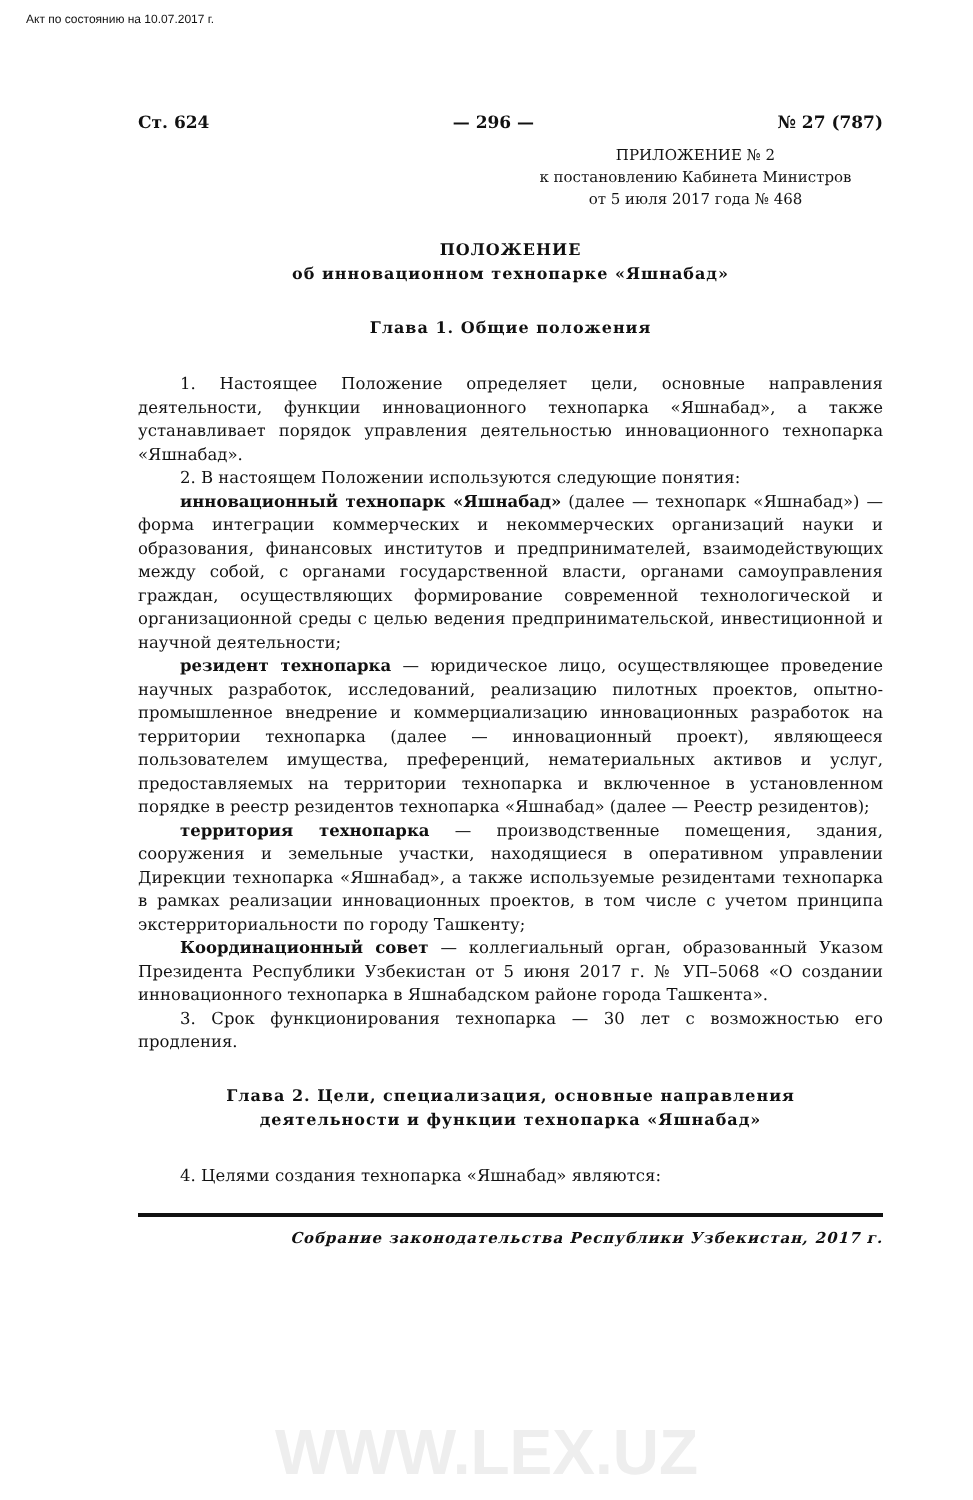Акт по состоянию на 10.07.2017 г.
Ст. 624 — 296 — № 27 (787)
ПРИЛОЖЕНИЕ № 2
к постановлению Кабинета Министров
от 5 июля 2017 года № 468
ПОЛОЖЕНИЕ
об инновационном технопарке «Яшнабад»
Глава 1. Общие положения
1. Настоящее Положение определяет цели, основные направления деятельности, функции инновационного технопарка «Яшнабад», а также устанавливает порядок управления деятельностью инновационного технопарка «Яшнабад».
2. В настоящем Положении используются следующие понятия:
инновационный технопарк «Яшнабад» (далее — технопарк «Яшнабад») — форма интеграции коммерческих и некоммерческих организаций науки и образования, финансовых институтов и предпринимателей, взаимодействующих между собой, с органами государственной власти, органами самоуправления граждан, осуществляющих формирование современной технологической и организационной среды с целью ведения предпринимательской, инвестиционной и научной деятельности;
резидент технопарка — юридическое лицо, осуществляющее проведение научных разработок, исследований, реализацию пилотных проектов, опытно-промышленное внедрение и коммерциализацию инновационных разработок на территории технопарка (далее — инновационный проект), являющееся пользователем имущества, преференций, нематериальных активов и услуг, предоставляемых на территории технопарка и включенное в установленном порядке в реестр резидентов технопарка «Яшнабад» (далее — Реестр резидентов);
территория технопарка — производственные помещения, здания, сооружения и земельные участки, находящиеся в оперативном управлении Дирекции технопарка «Яшнабад», а также используемые резидентами технопарка в рамках реализации инновационных проектов, в том числе с учетом принципа экстерриториальности по городу Ташкенту;
Координационный совет — коллегиальный орган, образованный Указом Президента Республики Узбекистан от 5 июня 2017 г. № УП–5068 «О создании инновационного технопарка в Яшнабадском районе города Ташкента».
3. Срок функционирования технопарка — 30 лет с возможностью его продления.
Глава 2. Цели, специализация, основные направления
деятельности и функции технопарка «Яшнабад»
4. Целями создания технопарка «Яшнабад» являются:
Собрание законодательства Республики Узбекистан, 2017 г.
WWW.LEX.UZ